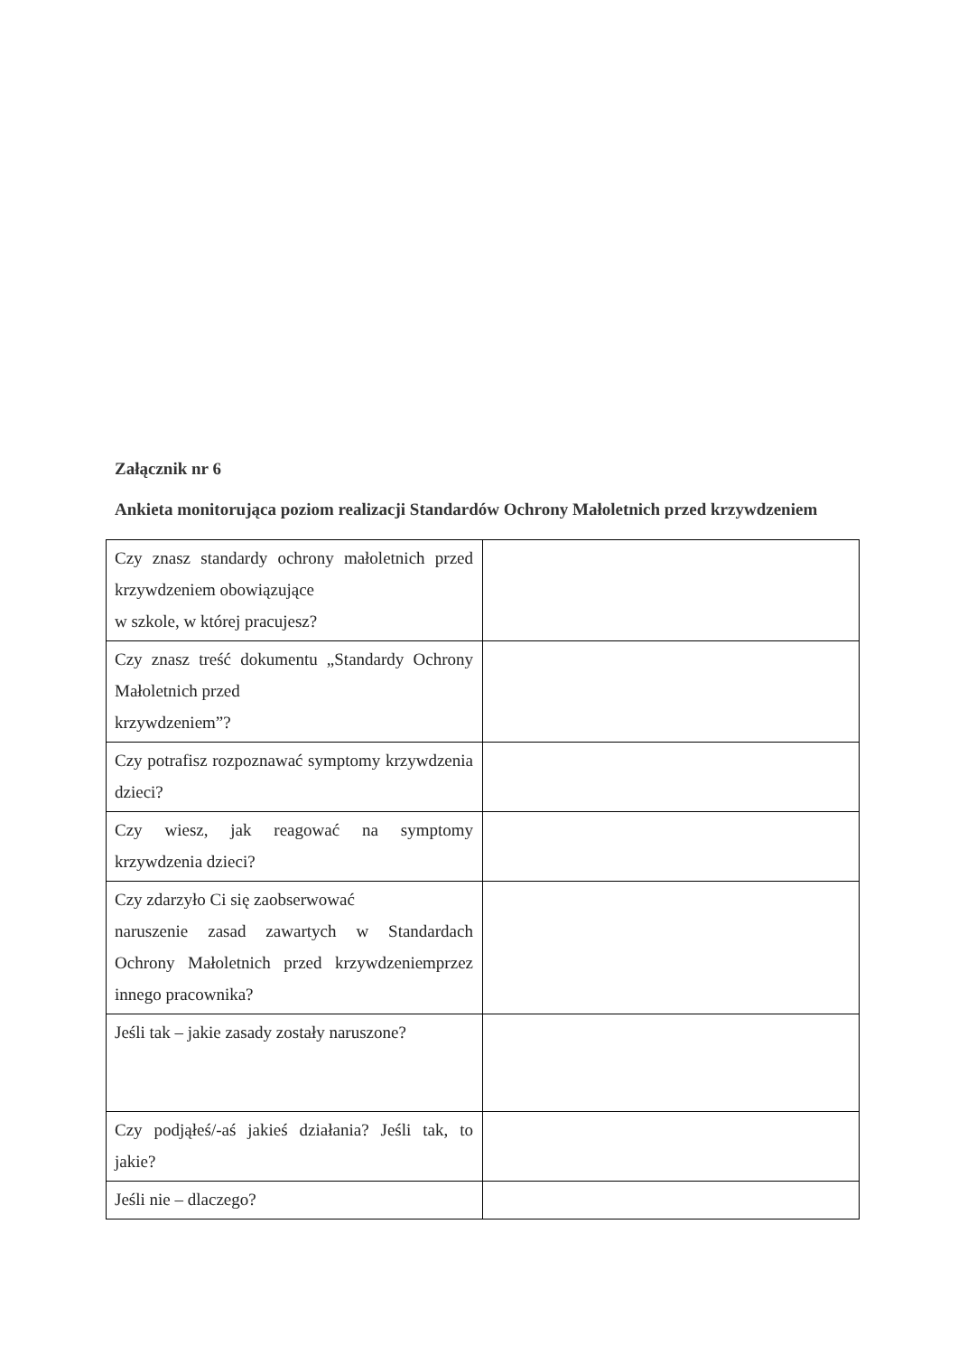Załącznik nr 6
Ankieta monitorująca poziom realizacji Standardów Ochrony Małoletnich przed krzywdzeniem
| Czy znasz standardy ochrony małoletnich przed krzywdzeniem obowiązujące w szkole, w której pracujesz? | |
| Czy znasz treść dokumentu „Standardy Ochrony Małoletnich przed krzywdzeniem”? | |
| Czy potrafisz rozpoznawać symptomy krzywdzenia dzieci? | |
| Czy wiesz, jak reagować na symptomy krzywdzenia dzieci? | |
| Czy zdarzyło Ci się zaobserwować naruszenie zasad zawartych w Standardach Ochrony Małoletnich przed krzywdzeniemprzez innego pracownika? | |
| Jeśli tak – jakie zasady zostały naruszone? | |
| Czy podjąłeś/-aś jakieś działania? Jeśli tak, to jakie? | |
| Jeśli nie – dlaczego? | |